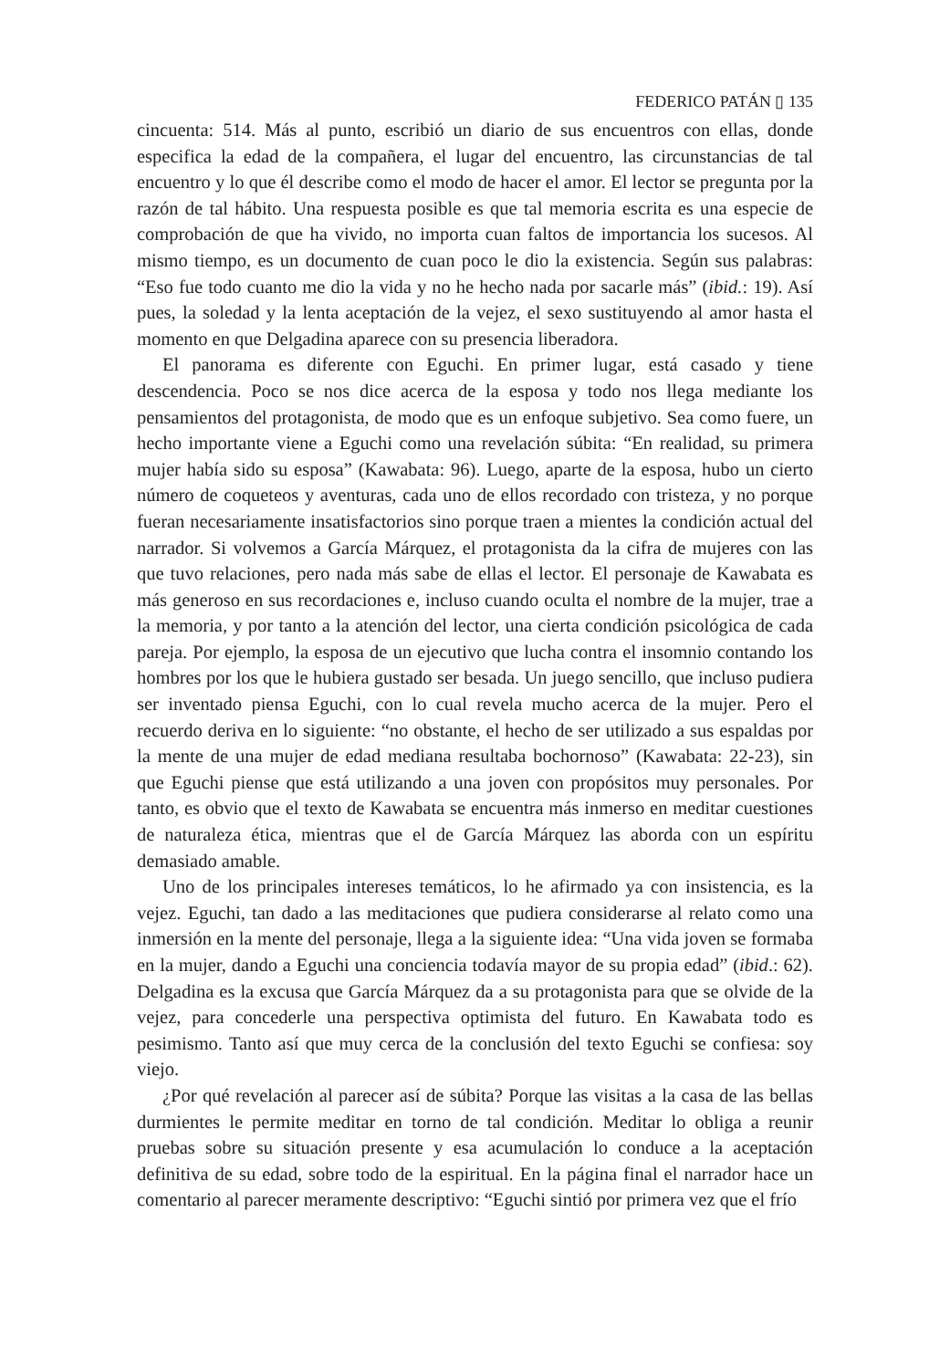FEDERICO PATÁN ▯ 135
cincuenta: 514. Más al punto, escribió un diario de sus encuentros con ellas, donde especifica la edad de la compañera, el lugar del encuentro, las circunstancias de tal encuentro y lo que él describe como el modo de hacer el amor. El lector se pregunta por la razón de tal hábito. Una respuesta posible es que tal memoria escrita es una especie de comprobación de que ha vivido, no importa cuan faltos de importancia los sucesos. Al mismo tiempo, es un documento de cuan poco le dio la existencia. Según sus palabras: “Eso fue todo cuanto me dio la vida y no he hecho nada por sacarle más” (ibid.: 19). Así pues, la soledad y la lenta aceptación de la vejez, el sexo sustituyendo al amor hasta el momento en que Delgadina aparece con su presencia liberadora.
El panorama es diferente con Eguchi. En primer lugar, está casado y tiene descendencia. Poco se nos dice acerca de la esposa y todo nos llega mediante los pensamientos del protagonista, de modo que es un enfoque subjetivo. Sea como fuere, un hecho importante viene a Eguchi como una revelación súbita: “En realidad, su primera mujer había sido su esposa” (Kawabata: 96). Luego, aparte de la esposa, hubo un cierto número de coqueteos y aventuras, cada uno de ellos recordado con tristeza, y no porque fueran necesariamente insatisfactorios sino porque traen a mientes la condición actual del narrador. Si volvemos a García Márquez, el protagonista da la cifra de mujeres con las que tuvo relaciones, pero nada más sabe de ellas el lector. El personaje de Kawabata es más generoso en sus recordaciones e, incluso cuando oculta el nombre de la mujer, trae a la memoria, y por tanto a la atención del lector, una cierta condición psicológica de cada pareja. Por ejemplo, la esposa de un ejecutivo que lucha contra el insomnio contando los hombres por los que le hubiera gustado ser besada. Un juego sencillo, que incluso pudiera ser inventado piensa Eguchi, con lo cual revela mucho acerca de la mujer. Pero el recuerdo deriva en lo siguiente: “no obstante, el hecho de ser utilizado a sus espaldas por la mente de una mujer de edad mediana resultaba bochornoso” (Kawabata: 22-23), sin que Eguchi piense que está utilizando a una joven con propósitos muy personales. Por tanto, es obvio que el texto de Kawabata se encuentra más inmerso en meditar cuestiones de naturaleza ética, mientras que el de García Márquez las aborda con un espíritu demasiado amable.
Uno de los principales intereses temáticos, lo he afirmado ya con insistencia, es la vejez. Eguchi, tan dado a las meditaciones que pudiera considerarse al relato como una inmersión en la mente del personaje, llega a la siguiente idea: “Una vida joven se formaba en la mujer, dando a Eguchi una conciencia todavía mayor de su propia edad” (ibid.: 62). Delgadina es la excusa que García Márquez da a su protagonista para que se olvide de la vejez, para concederle una perspectiva optimista del futuro. En Kawabata todo es pesimismo. Tanto así que muy cerca de la conclusión del texto Eguchi se confiesa: soy viejo.
¿Por qué revelación al parecer así de súbita? Porque las visitas a la casa de las bellas durmientes le permite meditar en torno de tal condición. Meditar lo obliga a reunir pruebas sobre su situación presente y esa acumulación lo conduce a la aceptación definitiva de su edad, sobre todo de la espiritual. En la página final el narrador hace un comentario al parecer meramente descriptivo: “Eguchi sintió por primera vez que el frío